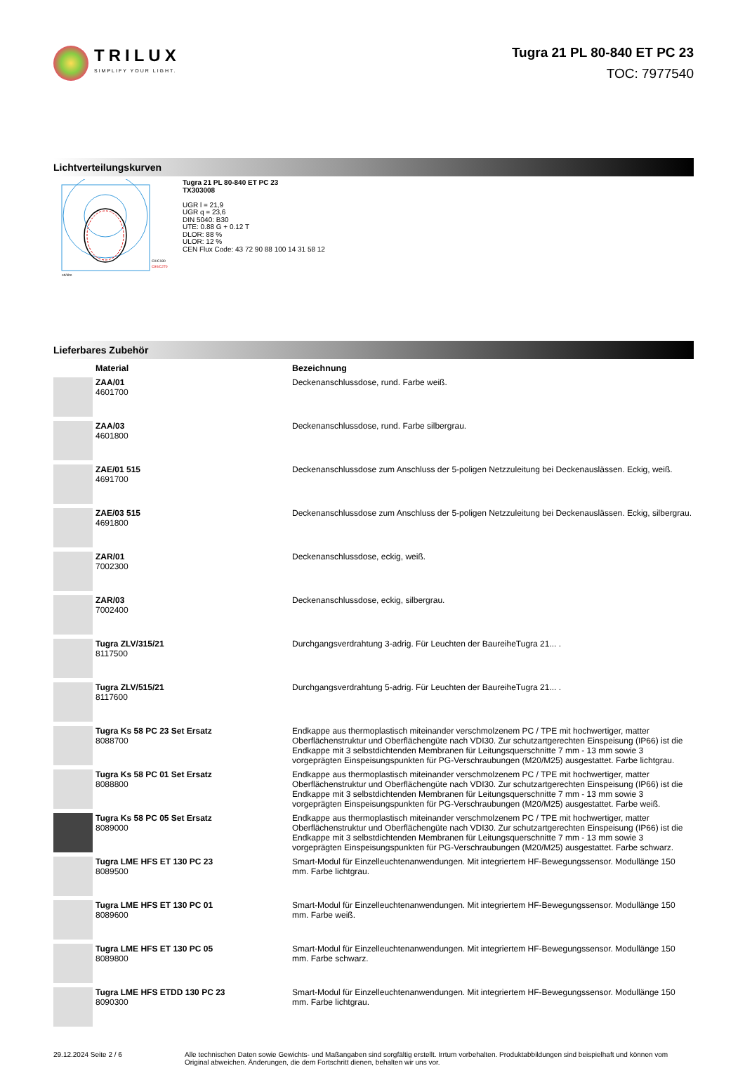TRILUX
SIMPLIFY YOUR LIGHT.
Tugra 21 PL 80-840 ET PC 23
TOC: 7977540
Lichtverteilungskurven
C0/C180
C90/C270
cd/klm
Tugra 21 PL 80-840 ET PC 23
TX303008
UGR l = 21,9
UGR q = 23,6
DIN 5040: B30
UTE: 0.88 G + 0.12 T
DLOR: 88 %
ULOR: 12 %
CEN Flux Code: 43 72 90 88 100 14 31 58 12
Lieferbares Zubehör
| | Material | Bezeichnung |
| --- | --- | --- |
| | ZAA/01 4601700 | Deckenanschlussdose, rund. Farbe weiß. |
| | ZAA/03 4601800 | Deckenanschlussdose, rund. Farbe silbergrau. |
| | ZAE/01 515 4691700 | Deckenanschlussdose zum Anschluss der 5-poligen Netzzuleitung bei Deckenauslässen. Eckig, weiß. |
| | ZAE/03 515 4691800 | Deckenanschlussdose zum Anschluss der 5-poligen Netzzuleitung bei Deckenauslässen. Eckig, silbergrau. |
| | ZAR/01 7002300 | Deckenanschlussdose, eckig, weiß. |
| | ZAR/03 7002400 | Deckenanschlussdose, eckig, silbergrau. |
| | Tugra ZLV/315/21 8117500 | Durchgangsverdrahtung 3-adrig. Für Leuchten der BaureiheTugra 21... . |
| | Tugra ZLV/515/21 8117600 | Durchgangsverdrahtung 5-adrig. Für Leuchten der BaureiheTugra 21... . |
| | Tugra Ks 58 PC 23 Set Ersatz 8088700 | Endkappe aus thermoplastisch miteinander verschmolzenem PC / TPE mit hochwertiger, matter Oberflächenstruktur und Oberflächengüte nach VDI30. Zur schutzartgerechten Einspeisung (IP66) ist die Endkappe mit 3 selbstdichtenden Membranen für Leitungsquerschnitte 7 mm - 13 mm sowie 3 vorgeprägten Einspeisungspunkten für PG-Verschraubungen (M20/M25) ausgestattet. Farbe lichtgrau. |
| | Tugra Ks 58 PC 01 Set Ersatz 8088800 | Endkappe aus thermoplastisch miteinander verschmolzenem PC / TPE mit hochwertiger, matter Oberflächenstruktur und Oberflächengüte nach VDI30. Zur schutzartgerechten Einspeisung (IP66) ist die Endkappe mit 3 selbstdichtenden Membranen für Leitungsquerschnitte 7 mm - 13 mm sowie 3 vorgeprägten Einspeisungspunkten für PG-Verschraubungen (M20/M25) ausgestattet. Farbe weiß. |
| | Tugra Ks 58 PC 05 Set Ersatz 8089000 | Endkappe aus thermoplastisch miteinander verschmolzenem PC / TPE mit hochwertiger, matter Oberflächenstruktur und Oberflächengüte nach VDI30. Zur schutzartgerechten Einspeisung (IP66) ist die Endkappe mit 3 selbstdichtenden Membranen für Leitungsquerschnitte 7 mm - 13 mm sowie 3 vorgeprägten Einspeisungspunkten für PG-Verschraubungen (M20/M25) ausgestattet. Farbe schwarz. |
| | Tugra LME HFS ET 130 PC 23 8089500 | Smart-Modul für Einzelleuchtenanwendungen. Mit integriertem HF-Bewegungssensor. Modullänge 150 mm. Farbe lichtgrau. |
| | Tugra LME HFS ET 130 PC 01 8089600 | Smart-Modul für Einzelleuchtenanwendungen. Mit integriertem HF-Bewegungssensor. Modullänge 150 mm. Farbe weiß. |
| | Tugra LME HFS ET 130 PC 05 8089800 | Smart-Modul für Einzelleuchtenanwendungen. Mit integriertem HF-Bewegungssensor. Modullänge 150 mm. Farbe schwarz. |
| | Tugra LME HFS ETDD 130 PC 23 8090300 | Smart-Modul für Einzelleuchtenanwendungen. Mit integriertem HF-Bewegungssensor. Modullänge 150 mm. Farbe lichtgrau. |
29.12.2024 Seite 2 / 6 Alle technischen Daten sowie Gewichts- und Maßangaben sind sorgfältig erstellt. Irrtum vorbehalten. Produktabbildungen sind beispielhaft und können vom Original abweichen. Änderungen, die dem Fortschritt dienen, behalten wir uns vor.